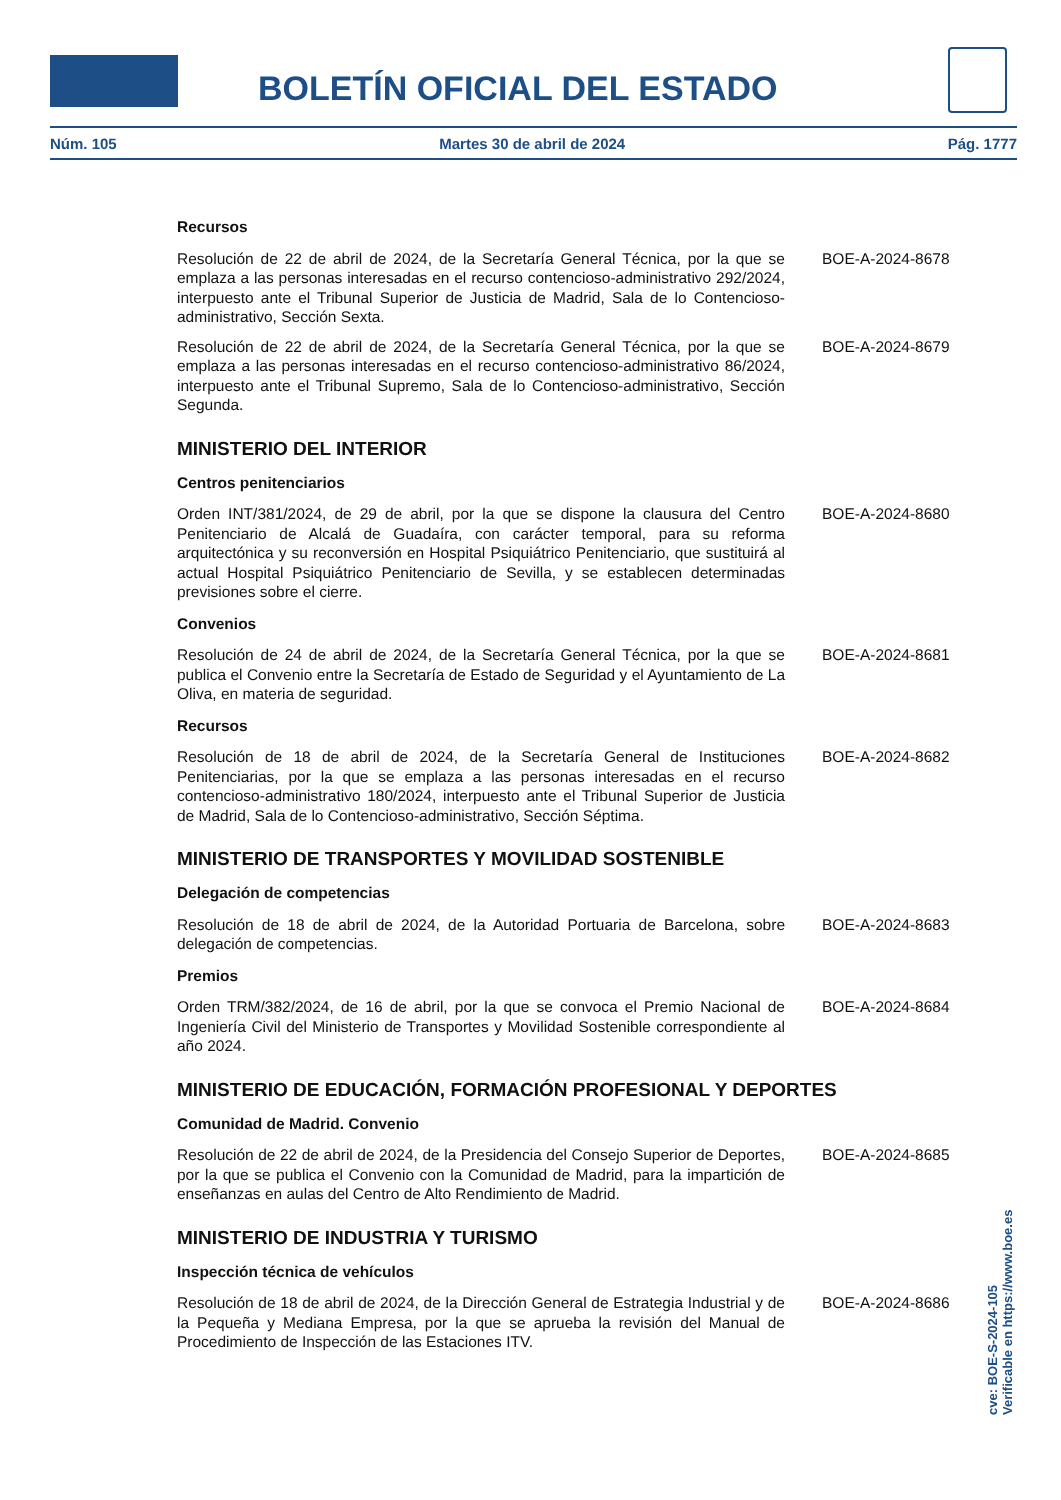BOLETÍN OFICIAL DEL ESTADO
Núm. 105 Martes 30 de abril de 2024 Pág. 1777
Recursos
Resolución de 22 de abril de 2024, de la Secretaría General Técnica, por la que se emplaza a las personas interesadas en el recurso contencioso-administrativo 292/2024, interpuesto ante el Tribunal Superior de Justicia de Madrid, Sala de lo Contencioso-administrativo, Sección Sexta.
BOE-A-2024-8678
Resolución de 22 de abril de 2024, de la Secretaría General Técnica, por la que se emplaza a las personas interesadas en el recurso contencioso-administrativo 86/2024, interpuesto ante el Tribunal Supremo, Sala de lo Contencioso-administrativo, Sección Segunda.
BOE-A-2024-8679
MINISTERIO DEL INTERIOR
Centros penitenciarios
Orden INT/381/2024, de 29 de abril, por la que se dispone la clausura del Centro Penitenciario de Alcalá de Guadaíra, con carácter temporal, para su reforma arquitectónica y su reconversión en Hospital Psiquiátrico Penitenciario, que sustituirá al actual Hospital Psiquiátrico Penitenciario de Sevilla, y se establecen determinadas previsiones sobre el cierre.
BOE-A-2024-8680
Convenios
Resolución de 24 de abril de 2024, de la Secretaría General Técnica, por la que se publica el Convenio entre la Secretaría de Estado de Seguridad y el Ayuntamiento de La Oliva, en materia de seguridad.
BOE-A-2024-8681
Recursos
Resolución de 18 de abril de 2024, de la Secretaría General de Instituciones Penitenciarias, por la que se emplaza a las personas interesadas en el recurso contencioso-administrativo 180/2024, interpuesto ante el Tribunal Superior de Justicia de Madrid, Sala de lo Contencioso-administrativo, Sección Séptima.
BOE-A-2024-8682
MINISTERIO DE TRANSPORTES Y MOVILIDAD SOSTENIBLE
Delegación de competencias
Resolución de 18 de abril de 2024, de la Autoridad Portuaria de Barcelona, sobre delegación de competencias.
BOE-A-2024-8683
Premios
Orden TRM/382/2024, de 16 de abril, por la que se convoca el Premio Nacional de Ingeniería Civil del Ministerio de Transportes y Movilidad Sostenible correspondiente al año 2024.
BOE-A-2024-8684
MINISTERIO DE EDUCACIÓN, FORMACIÓN PROFESIONAL Y DEPORTES
Comunidad de Madrid. Convenio
Resolución de 22 de abril de 2024, de la Presidencia del Consejo Superior de Deportes, por la que se publica el Convenio con la Comunidad de Madrid, para la impartición de enseñanzas en aulas del Centro de Alto Rendimiento de Madrid.
BOE-A-2024-8685
MINISTERIO DE INDUSTRIA Y TURISMO
Inspección técnica de vehículos
Resolución de 18 de abril de 2024, de la Dirección General de Estrategia Industrial y de la Pequeña y Mediana Empresa, por la que se aprueba la revisión del Manual de Procedimiento de Inspección de las Estaciones ITV.
BOE-A-2024-8686
cve: BOE-S-2024-105
Verificable en https://www.boe.es